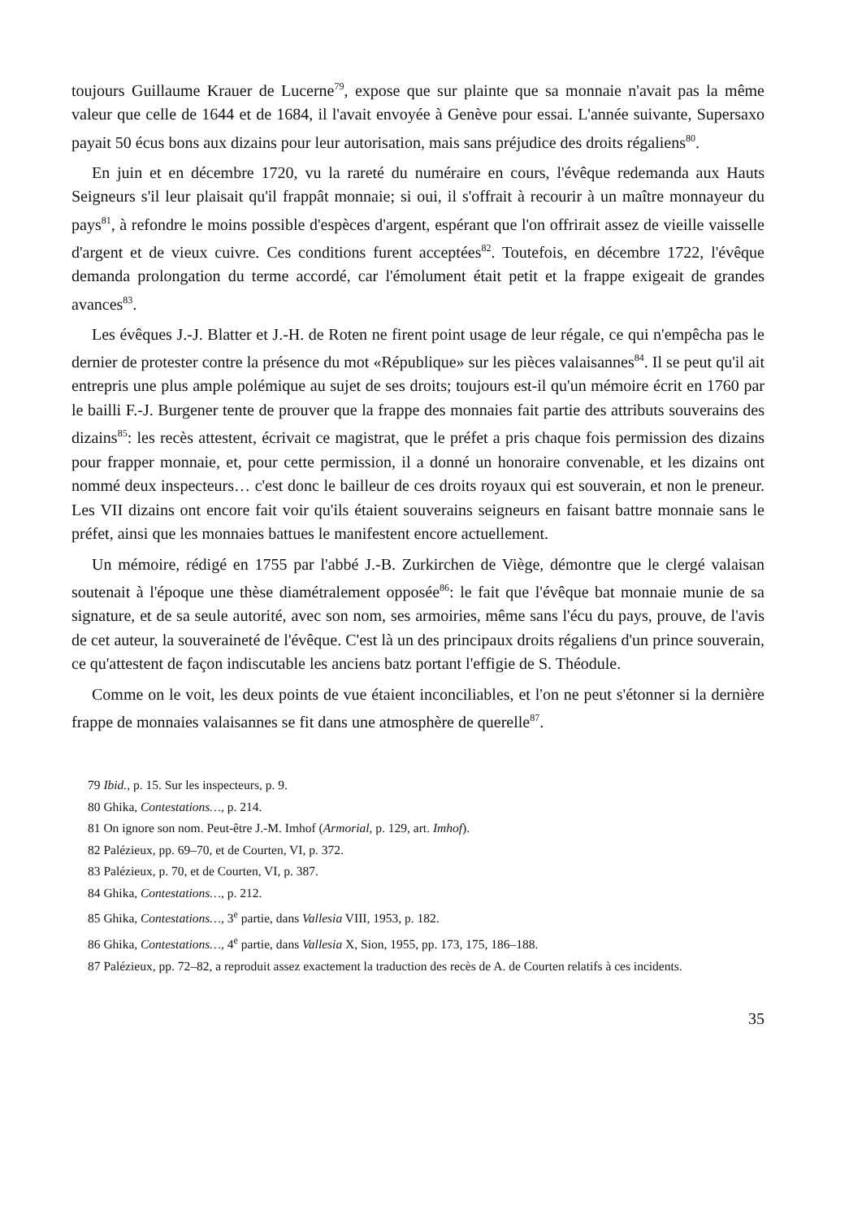toujours Guillaume Krauer de Lucerne<sup>79</sup>, expose que sur plainte que sa monnaie n'avait pas la même valeur que celle de 1644 et de 1684, il l'avait envoyée à Genève pour essai. L'année suivante, Supersaxo payait 50 écus bons aux dizains pour leur autorisation, mais sans préjudice des droits régaliens<sup>80</sup>.
En juin et en décembre 1720, vu la rareté du numéraire en cours, l'évêque redemanda aux Hauts Seigneurs s'il leur plaisait qu'il frappât monnaie; si oui, il s'offrait à recourir à un maître monnayeur du pays<sup>81</sup>, à refondre le moins possible d'espèces d'argent, espérant que l'on offrirait assez de vieille vaisselle d'argent et de vieux cuivre. Ces conditions furent acceptées<sup>82</sup>. Toutefois, en décembre 1722, l'évêque demanda prolongation du terme accordé, car l'émolument était petit et la frappe exigeait de grandes avances<sup>83</sup>.
Les évêques J.-J. Blatter et J.-H. de Roten ne firent point usage de leur régale, ce qui n'empêcha pas le dernier de protester contre la présence du mot «République» sur les pièces valaisannes<sup>84</sup>. Il se peut qu'il ait entrepris une plus ample polémique au sujet de ses droits; toujours est-il qu'un mémoire écrit en 1760 par le bailli F.-J. Burgener tente de prouver que la frappe des monnaies fait partie des attributs souverains des dizains<sup>85</sup>: les recès attestent, écrivait ce magistrat, que le préfet a pris chaque fois permission des dizains pour frapper monnaie, et, pour cette permission, il a donné un honoraire convenable, et les dizains ont nommé deux inspecteurs… c'est donc le bailleur de ces droits royaux qui est souverain, et non le preneur. Les VII dizains ont encore fait voir qu'ils étaient souverains seigneurs en faisant battre monnaie sans le préfet, ainsi que les monnaies battues le manifestent encore actuellement.
Un mémoire, rédigé en 1755 par l'abbé J.-B. Zurkirchen de Viège, démontre que le clergé valaisan soutenait à l'époque une thèse diamétralement opposée<sup>86</sup>: le fait que l'évêque bat monnaie munie de sa signature, et de sa seule autorité, avec son nom, ses armoiries, même sans l'écu du pays, prouve, de l'avis de cet auteur, la souveraineté de l'évêque. C'est là un des principaux droits régaliens d'un prince souverain, ce qu'attestent de façon indiscutable les anciens batz portant l'effigie de S. Théodule.
Comme on le voit, les deux points de vue étaient inconciliables, et l'on ne peut s'étonner si la dernière frappe de monnaies valaisannes se fit dans une atmosphère de querelle<sup>87</sup>.
79 Ibid., p. 15. Sur les inspecteurs, p. 9.
80 Ghika, Contestations…, p. 214.
81 On ignore son nom. Peut-être J.-M. Imhof (Armorial, p. 129, art. Imhof).
82 Palézieux, pp. 69–70, et de Courten, VI, p. 372.
83 Palézieux, p. 70, et de Courten, VI, p. 387.
84 Ghika, Contestations…, p. 212.
85 Ghika, Contestations…, 3<sup>e</sup> partie, dans Vallesia VIII, 1953, p. 182.
86 Ghika, Contestations…, 4<sup>e</sup> partie, dans Vallesia X, Sion, 1955, pp. 173, 175, 186–188.
87 Palézieux, pp. 72–82, a reproduit assez exactement la traduction des recès de A. de Courten relatifs à ces incidents.
35